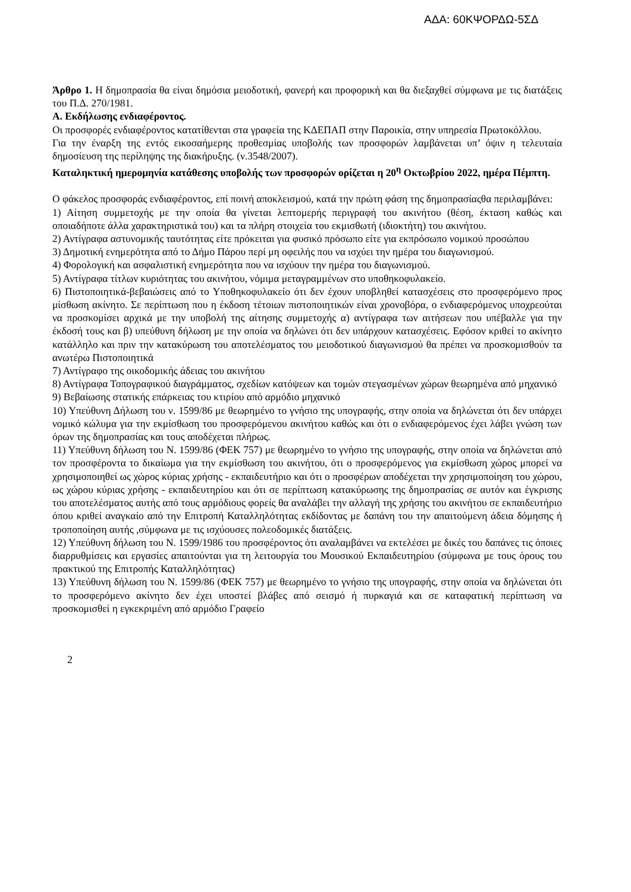ΑΔΑ: 60ΚΨΟΡΔΩ-5ΣΔ
Άρθρο 1. Η δημοπρασία θα είναι δημόσια μειοδοτική, φανερή και προφορική και θα διεξαχθεί σύμφωνα με τις διατάξεις του Π.Δ. 270/1981.
Α. Εκδήλωσης ενδιαφέροντος.
Οι προσφορές ενδιαφέροντος κατατίθενται στα γραφεία της ΚΔΕΠΑΠ στην Παροικία, στην υπηρεσία Πρωτοκόλλου.
Για την έναρξη της εντός εικοσαήμερης προθεσμίας υποβολής των προσφορών λαμβάνεται υπ’ όψιν η τελευταία δημοσίευση της περίληψης της διακήρυξης. (ν.3548/2007).
Καταληκτική ημερομηνία κατάθεσης υποβολής των προσφορών ορίζεται η 20<sup>η</sup> Οκτωβρίου 2022, ημέρα Πέμπτη.
Ο φάκελος προσφοράς ενδιαφέροντος, επί ποινή αποκλεισμού, κατά την πρώτη φάση της δημοπρασίαςθα περιλαμβάνει:
1) Αίτηση συμμετοχής με την οποία θα γίνεται λεπτομερής περιγραφή του ακινήτου (θέση, έκταση καθώς και οποιαδήποτε άλλα χαρακτηριστικά του) και τα πλήρη στοιχεία του εκμισθωτή (ιδιοκτήτη) του ακινήτου.
2) Αντίγραφα αστυνομικής ταυτότητας είτε πρόκειται για φυσικό πρόσωπο είτε για εκπρόσωπο νομικού προσώπου
3) Δημοτική ενημερότητα από το Δήμο Πάρου περί μη οφειλής που να ισχύει την ημέρα του διαγωνισμού.
4) Φορολογική και ασφαλιστική ενημερότητα που να ισχύουν την ημέρα του διαγωνισμού.
5) Αντίγραφα τίτλων κυριότητας του ακινήτου, νόμιμα μεταγραμμένων στο υποθηκοφυλακείο.
6) Πιστοποιητικά-βεβαιώσεις από το Υποθηκοφυλακείο ότι δεν έχουν υποβληθεί κατασχέσεις στο προσφερόμενο προς μίσθωση ακίνητο. Σε περίπτωση που η έκδοση τέτοιων πιστοποιητικών είναι χρονοβόρα, ο ενδιαφερόμενος υποχρεούται να προσκομίσει αρχικά με την υποβολή της αίτησης συμμετοχής α) αντίγραφα των αιτήσεων που υπέβαλλε για την έκδοσή τους και β) υπεύθυνη δήλωση με την οποία να δηλώνει ότι δεν υπάρχουν κατασχέσεις. Εφόσον κριθεί το ακίνητο κατάλληλο και πριν την κατακύρωση του αποτελέσματος του μειοδοτικού διαγωνισμού θα πρέπει να προσκομισθούν τα ανωτέρω Πιστοποιητικά
7) Αντίγραφο της οικοδομικής άδειας του ακινήτου
8) Αντίγραφα Τοπογραφικού διαγράμματος, σχεδίων κατόψεων και τομών στεγασμένων χώρων θεωρημένα από μηχανικό
9) Βεβαίωσης στατικής επάρκειας του κτιρίου από αρμόδιο μηχανικό
10) Υπεύθυνη Δήλωση του ν. 1599/86 με θεωρημένο το γνήσιο της υπογραφής, στην οποία να δηλώνεται ότι δεν υπάρχει νομικό κώλυμα για την εκμίσθωση του προσφερόμενου ακινήτου καθώς και ότι ο ενδιαφερόμενος έχει λάβει γνώση των όρων της δημοπρασίας και τους αποδέχεται πλήρως.
11) Υπεύθυνη δήλωση του Ν. 1599/86 (ΦΕΚ 757) με θεωρημένο το γνήσιο της υπογραφής, στην οποία να δηλώνεται από τον προσφέροντα το δικαίωμα για την εκμίσθωση του ακινήτου, ότι ο προσφερόμενος για εκμίσθωση χώρος μπορεί να χρησιμοποιηθεί ως χώρος κύριας χρήσης - εκπαιδευτήριο και ότι ο προσφέρων αποδέχεται την χρησιμοποίηση του χώρου, ως χώρου κύριας χρήσης - εκπαιδευτηρίου και ότι σε περίπτωση κατακύρωσης της δημοπρασίας σε αυτόν και έγκρισης του αποτελέσματος αυτής από τους αρμόδιους φορείς θα αναλάβει την αλλαγή της χρήσης του ακινήτου σε εκπαιδευτήριο όπου κριθεί αναγκαίο από την Επιτροπή Καταλληλότητας εκδίδοντας με δαπάνη του την απαιτούμενη άδεια δόμησης ή τροποποίηση αυτής ,σύμφωνα με τις ισχύουσες πολεοδομικές διατάξεις.
12) Υπεύθυνη δήλωση του Ν. 1599/1986 του προσφέροντος ότι αναλαμβάνει να εκτελέσει με δικές του δαπάνες τις όποιες διαρρυθμίσεις και εργασίες απαιτούνται για τη λειτουργία του Μουσικού Εκπαιδευτηρίου (σύμφωνα με τους όρους του πρακτικού της Επιτροπής Καταλληλότητας)
13) Υπεύθυνη δήλωση του Ν. 1599/86 (ΦΕΚ 757) με θεωρημένο το γνήσιο της υπογραφής, στην οποία να δηλώνεται ότι το προσφερόμενο ακίνητο δεν έχει υποστεί βλάβες από σεισμό ή πυρκαγιά και σε καταφατική περίπτωση να προσκομισθεί η εγκεκριμένη από αρμόδιο Γραφείο
2